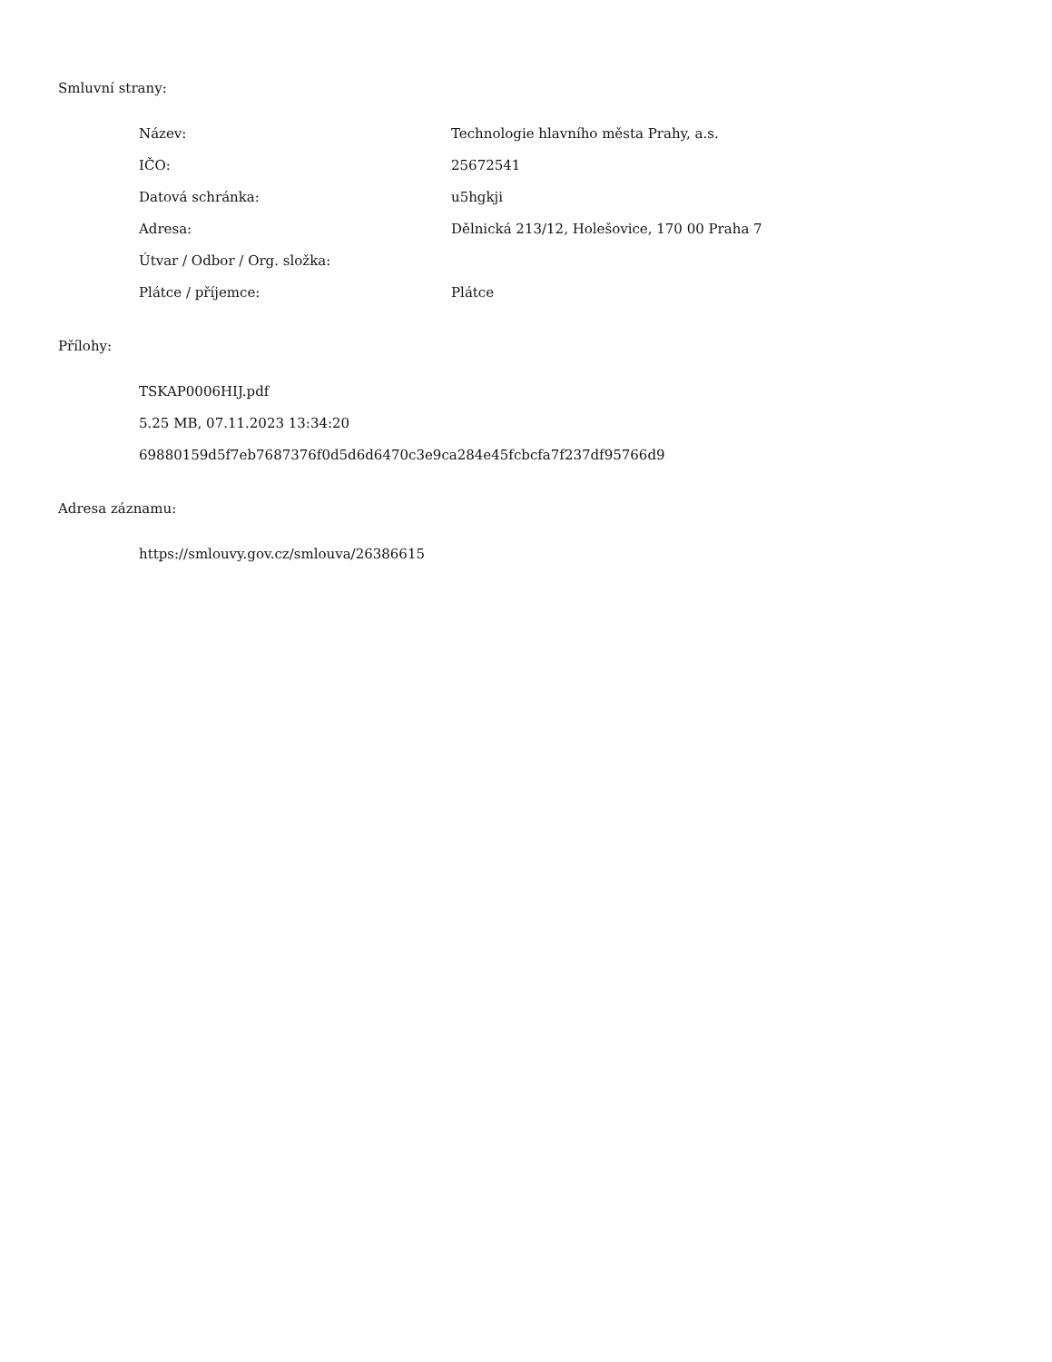Smluvní strany:
Název: Technologie hlavního města Prahy, a.s.
IČO: 25672541
Datová schránka: u5hgkji
Adresa: Dělnická 213/12, Holešovice, 170 00 Praha 7
Útvar / Odbor / Org. složka:
Plátce / příjemce: Plátce
Přílohy:
TSKAP0006HIJ.pdf
5.25 MB, 07.11.2023 13:34:20
69880159d5f7eb7687376f0d5d6d6470c3e9ca284e45fcbcfa7f237df95766d9
Adresa záznamu:
https://smlouvy.gov.cz/smlouva/26386615